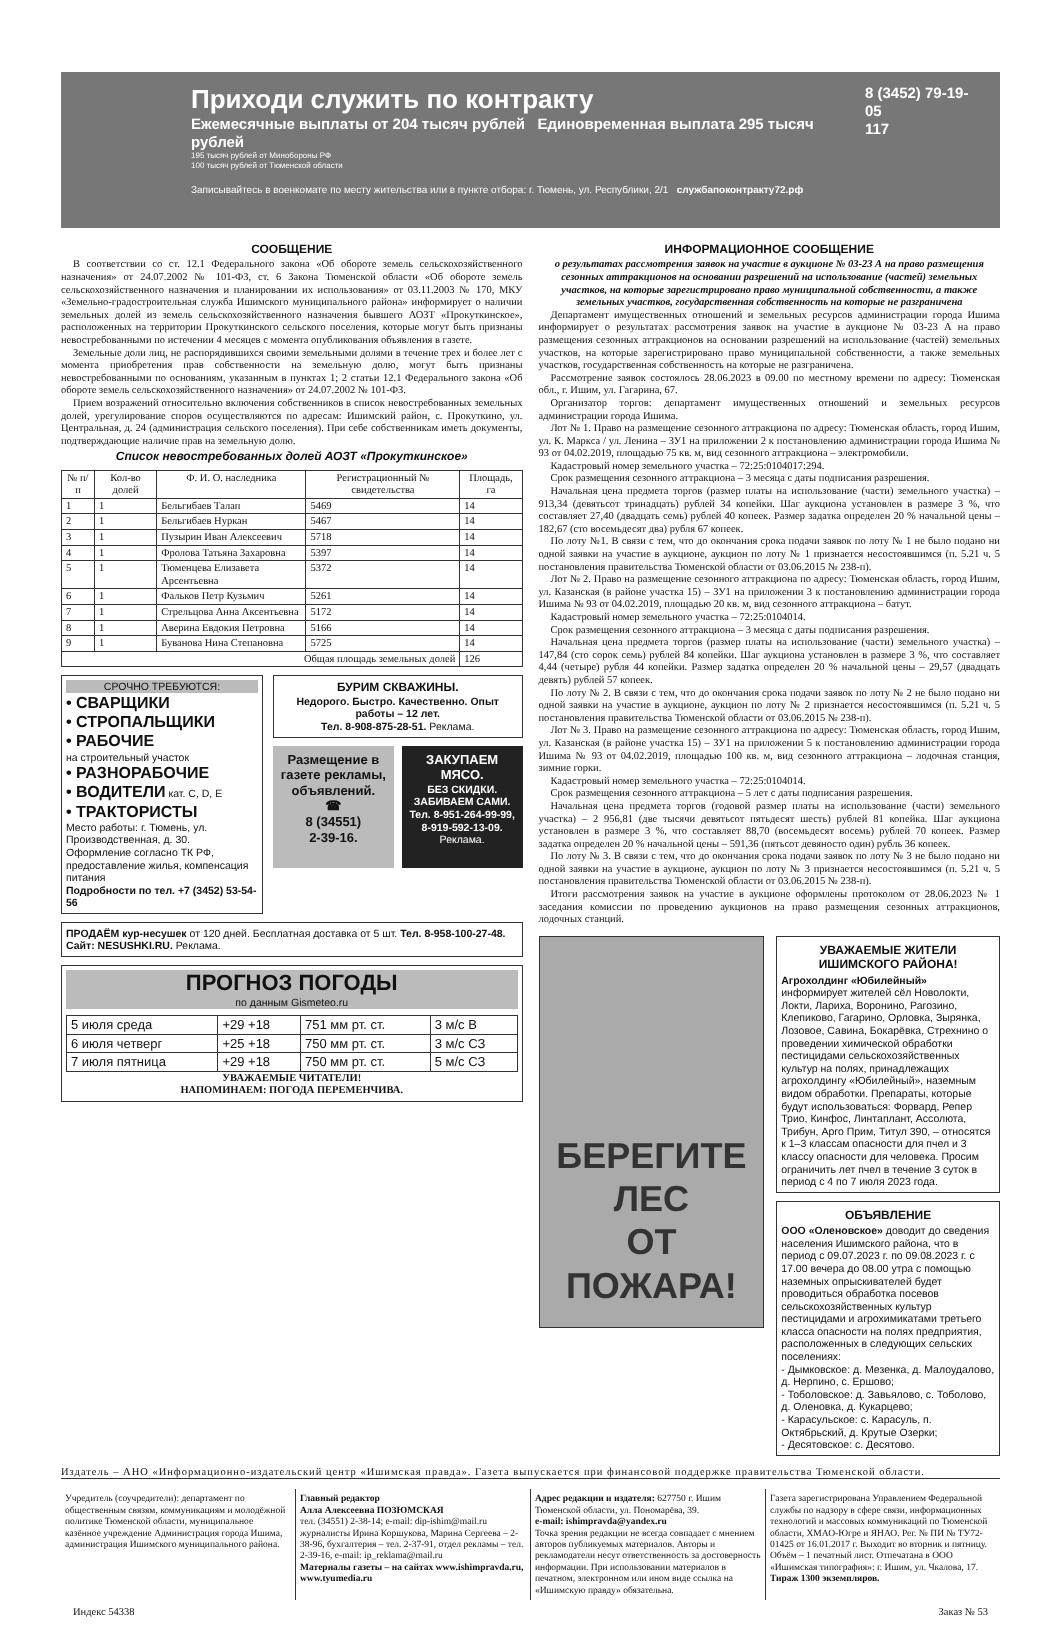Приходи служить по контракту
Ежемесячные выплаты от 204 тысяч рублей Единовременная выплата 295 тысяч рублей
195 тысяч рублей от Минобороны РФ
100 тысяч рублей от Тюменской области
Записывайтесь в военкомате по месту жительства или в пункте отбора: г. Тюмень, ул. Республики, 2/1 службапоконтракту72.рф
8 (3452) 79-19-05
117
СООБЩЕНИЕ
В соответствии со ст. 12.1 Федерального закона «Об обороте земель сельскохозяйственного назначения» от 24.07.2002 № 101-ФЗ, ст. 6 Закона Тюменской области «Об обороте земель сельскохозяйственного назначения и планировании их использования» от 03.11.2003 № 170, МКУ «Земельно-градостроительная служба Ишимского муниципального района» информирует о наличии земельных долей из земель сельскохозяйственного назначения бывшего АОЗТ «Прокуткинское», расположенных на территории Прокуткинского сельского поселения, которые могут быть признаны невостребованными по истечении 4 месяцев с момента опубликования объявления в газете.
Земельные доли лиц, не распорядившихся своими земельными долями в течение трех и более лет с момента приобретения прав собственности на земельную долю, могут быть признаны невостребованными по основаниям, указанным в пунктах 1; 2 статьи 12.1 Федерального закона «Об обороте земель сельскохозяйственного назначения» от 24.07.2002 № 101-ФЗ.
Прием возражений относительно включения собственников в список невостребованных земельных долей, урегулирование споров осуществляются по адресам: Ишимский район, с. Прокуткино, ул. Центральная, д. 24 (администрация сельского поселения). При себе собственникам иметь документы, подтверждающие наличие прав на земельную долю.
Список невостребованных долей АОЗТ «Прокуткинское»
| № п/п | Кол-во долей | Ф. И. О. наследника | Регистрационный № свидетельства | Площадь, га |
| --- | --- | --- | --- | --- |
| 1 | 1 | Бельгибаев Талап | 5469 | 14 |
| 2 | 1 | Бельгибаев Нуркан | 5467 | 14 |
| 3 | 1 | Пузырин Иван Алексеевич | 5718 | 14 |
| 4 | 1 | Фролова Татьяна Захаровна | 5397 | 14 |
| 5 | 1 | Тюменцева Елизавета Арсентьевна | 5372 | 14 |
| 6 | 1 | Фальков Петр Кузьмич | 5261 | 14 |
| 7 | 1 | Стрельцова Анна Аксентьевна | 5172 | 14 |
| 8 | 1 | Аверина Евдокия Петровна | 5166 | 14 |
| 9 | 1 | Буванова Нина Степановна | 5725 | 14 |
| Общая площадь земельных долей | | | | 126 |
СРОЧНО ТРЕБУЮТСЯ:
• СВАРЩИКИ
• СТРОПАЛЬЩИКИ
• РАБОЧИЕ
на строительный участок
• РАЗНОРАБОЧИЕ
• ВОДИТЕЛИ кат. С, D, E
• ТРАКТОРИСТЫ
Место работы: г. Тюмень, ул. Производственная, д. 30. Оформление согласно ТК РФ, предоставление жилья, компенсация питания
Подробности по тел. +7 (3452) 53-54-56
БУРИМ СКВАЖИНЫ.
Недорого. Быстро. Качественно. Опыт работы – 12 лет.
Тел. 8-908-875-28-51. Реклама.
Размещение в газете рекламы, объявлений.
☎
8 (34551)
2-39-16.
ЗАКУПАЕМ МЯСО.
БЕЗ СКИДКИ. ЗАБИВАЕМ САМИ.
Тел. 8-951-264-99-99, 8-919-592-13-09. Реклама.
ПРОДАЁМ кур-несушек от 120 дней. Бесплатная доставка от 5 шт. Тел. 8-958-100-27-48. Сайт: NESUSHKI.RU. Реклама.
ПРОГНОЗ ПОГОДЫ
по данным Gismeteo.ru
| 5 июля среда | +29 +18 | 751 мм рт. ст. | 3 м/с В |
| 6 июля четверг | +25 +18 | 750 мм рт. ст. | 3 м/с СЗ |
| 7 июля пятница | +29 +18 | 750 мм рт. ст. | 5 м/с СЗ |
УВАЖАЕМЫЕ ЧИТАТЕЛИ!
НАПОМИНАЕМ: ПОГОДА ПЕРЕМЕНЧИВА.
ИНФОРМАЦИОННОЕ СООБЩЕНИЕ
о результатах рассмотрения заявок на участие в аукционе № 03-23 А на право размещения сезонных аттракционов на основании разрешений на использование (частей) земельных участков, на которые зарегистрировано право муниципальной собственности, а также земельных участков, государственная собственность на которые не разграничена
Департамент имущественных отношений и земельных ресурсов администрации города Ишима информирует о результатах рассмотрения заявок на участие в аукционе № 03-23 А на право размещения сезонных аттракционов на основании разрешений на использование (частей) земельных участков, на которые зарегистрировано право муниципальной собственности, а также земельных участков, государственная собственность на которые не разграничена.
Рассмотрение заявок состоялось 28.06.2023 в 09.00 по местному времени по адресу: Тюменская обл., г. Ишим, ул. Гагарина, 67.
Организатор торгов: департамент имущественных отношений и земельных ресурсов администрации города Ишима.
Лот № 1. Право на размещение сезонного аттракциона по адресу: Тюменская область, город Ишим, ул. К. Маркса / ул. Ленина – ЗУ1 на приложении 2 к постановлению администрации города Ишима № 93 от 04.02.2019, площадью 75 кв. м, вид сезонного аттракциона – электромобили.
Кадастровый номер земельного участка – 72:25:0104017:294.
Срок размещения сезонного аттракциона – 3 месяца с даты подписания разрешения.
Начальная цена предмета торгов (размер платы на использование (части) земельного участка) – 913,34 (девятьсот тринадцать) рублей 34 копейки. Шаг аукциона установлен в размере 3 %, что составляет 27,40 (двадцать семь) рублей 40 копеек. Размер задатка определен 20 % начальной цены – 182,67 (сто восемьдесят два) рубля 67 копеек.
По лоту №1. В связи с тем, что до окончания срока подачи заявок по лоту № 1 не было подано ни одной заявки на участие в аукционе, аукцион по лоту № 1 признается несостоявшимся (п. 5.21 ч. 5 постановления правительства Тюменской области от 03.06.2015 № 238-п).
Лот № 2. Право на размещение сезонного аттракциона по адресу: Тюменская область, город Ишим, ул. Казанская (в районе участка 15) – ЗУ1 на приложении 3 к постановлению администрации города Ишима № 93 от 04.02.2019, площадью 20 кв. м, вид сезонного аттракциона – батут.
Кадастровый номер земельного участка – 72:25:0104014.
Срок размещения сезонного аттракциона – 3 месяца с даты подписания разрешения.
Начальная цена предмета торгов (размер платы на использование (части) земельного участка) – 147,84 (сто сорок семь) рублей 84 копейки. Шаг аукциона установлен в размере 3 %, что составляет 4,44 (четыре) рубля 44 копейки. Размер задатка определен 20 % начальной цены – 29,57 (двадцать девять) рублей 57 копеек.
По лоту № 2. В связи с тем, что до окончания срока подачи заявок по лоту № 2 не было подано ни одной заявки на участие в аукционе, аукцион по лоту № 2 признается несостоявшимся (п. 5.21 ч. 5 постановления правительства Тюменской области от 03.06.2015 № 238-п).
Лот № 3. Право на размещение сезонного аттракциона по адресу: Тюменская область, город Ишим, ул. Казанская (в районе участка 15) – ЗУ1 на приложении 5 к постановлению администрации города Ишима № 93 от 04.02.2019, площадью 100 кв. м, вид сезонного аттракциона – лодочная станция, зимние горки.
Кадастровый номер земельного участка – 72:25:0104014.
Срок размещения сезонного аттракциона – 5 лет с даты подписания разрешения.
Начальная цена предмета торгов (годовой размер платы на использование (части) земельного участка) – 2 956,81 (две тысячи девятьсот пятьдесят шесть) рублей 81 копейка. Шаг аукциона установлен в размере 3 %, что составляет 88,70 (восемьдесят восемь) рублей 70 копеек. Размер задатка определен 20 % начальной цены – 591,36 (пятьсот девяносто один) рубль 36 копеек.
По лоту № 3. В связи с тем, что до окончания срока подачи заявок по лоту № 3 не было подано ни одной заявки на участие в аукционе, аукцион по лоту № 3 признается несостоявшимся (п. 5.21 ч. 5 постановления правительства Тюменской области от 03.06.2015 № 238-п).
Итоги рассмотрения заявок на участие в аукционе оформлены протоколом от 28.06.2023 № 1 заседания комиссии по проведению аукционов на право размещения сезонных аттракционов, лодочных станций.
БЕРЕГИТЕ ЛЕС
ОТ ПОЖАРА!
УВАЖАЕМЫЕ ЖИТЕЛИ ИШИМСКОГО РАЙОНА!
Агрохолдинг «Юбилейный» информирует жителей сёл Новолокти, Локти, Лариха, Воронино, Рагозино, Клепиково, Гагарино, Орловка, Зырянка, Лозовое, Савина, Бокарёвка, Стрехнино о проведении химической обработки пестицидами сельскохозяйственных культур на полях, принадлежащих агрохолдингу «Юбилейный», наземным видом обработки. Препараты, которые будут использоваться: Форвард, Репер Трио, Кинфос, Линтаплант, Ассолюта, Трибун, Арго Прим, Титул 390, – относятся к 1–3 классам опасности для пчел и 3 классу опасности для человека. Просим ограничить лет пчел в течение 3 суток в период с 4 по 7 июля 2023 года.
ОБЪЯВЛЕНИЕ
ООО «Оленовское» доводит до сведения населения Ишимского района, что в период с 09.07.2023 г. по 09.08.2023 г. с 17.00 вечера до 08.00 утра с помощью наземных опрыскивателей будет проводиться обработка посевов сельскохозяйственных культур пестицидами и агрохимикатами третьего класса опасности на полях предприятия, расположенных в следующих сельских поселениях:
- Дымковское: д. Мезенка, д. Малоудалово, д. Нерпино, с. Ершово;
- Тоболовское: д. Завьялово, с. Тоболово, д. Оленовка, д. Кукарцево;
- Карасульское: с. Карасуль, п. Октябрьский, д. Крутые Озерки;
- Десятовское: с. Десятово.
Издатель – АНО «Информационно-издательский центр «Ишимская правда». Газета выпускается при финансовой поддержке правительства Тюменской области.
Учредитель (соучредители): департамент по общественным связям, коммуникациям и молодёжной политике Тюменской области, муниципальное казённое учреждение Администрация города Ишима, администрация Ишимского муниципального района.
Главный редактор
Алла Алексеевна ПОЗЮМСКАЯ
тел. (34551) 2-38-14; e-mail: dip-ishim@mail.ru журналисты Ирина Коршукова, Марина Сергеева – 2-38-96, бухгалтерия – тел. 2-37-91, отдел рекламы – тел. 2-39-16, e-mail: ip_reklama@mail.ru
Материалы газеты – на сайтах www.ishimpravda.ru, www.tyumedia.ru
Адрес редакции и издателя: 627750 г. Ишим Тюменской области, ул. Пономарёва, 39.
e-mail: ishimpravda@yandex.ru
Точка зрения редакции не всегда совпадает с мнением авторов публикуемых материалов. Авторы и рекламодатели несут ответственность за достоверность информации. При использовании материалов в печатном, электронном или ином виде ссылка на «Ишимскую правду» обязательна.
Газета зарегистрирована Управлением Федеральной службы по надзору в сфере связи, информационных технологий и массовых коммуникаций по Тюменской области, ХМАО-Югре и ЯНАО. Рег. № ПИ № ТУ72-01425 от 16.01.2017 г. Выходит во вторник и пятницу. Объём – 1 печатный лист. Отпечатана в ООО «Ишимская типография»: г. Ишим, ул. Чкалова, 17.
Тираж 1300 экземпляров.
Индекс 54338 Заказ № 53